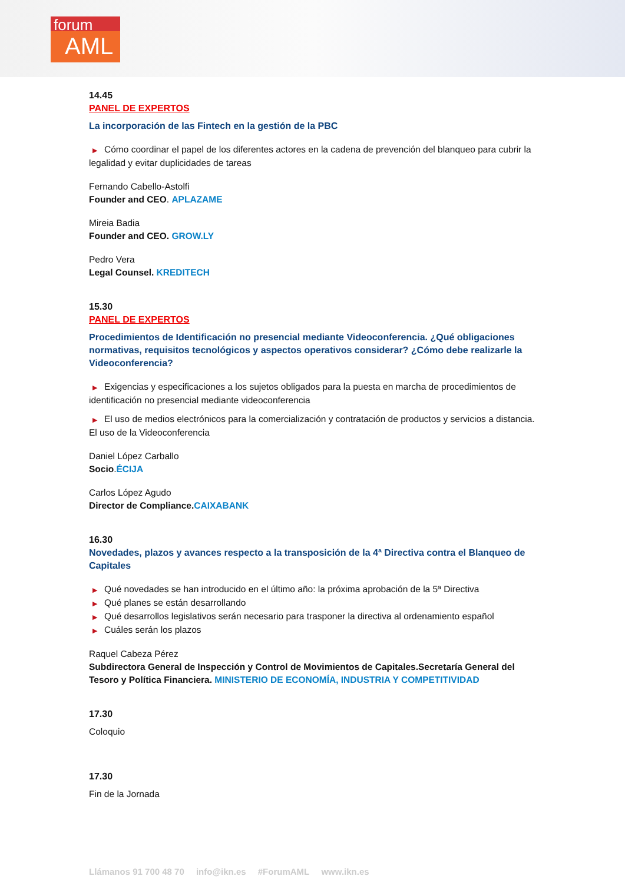forum
AML
14.45
PANEL DE EXPERTOS
La incorporación de las Fintech en la gestión de la PBC
▶ Cómo coordinar el papel de los diferentes actores en la cadena de prevención del blanqueo para cubrir la legalidad y evitar duplicidades de tareas
Fernando Cabello-Astolfi
Founder and CEO. APLAZAME
Mireia Badia
Founder and CEO. GROW.LY
Pedro Vera
Legal Counsel. KREDITECH
15.30
PANEL DE EXPERTOS
Procedimientos de Identificación no presencial mediante Videoconferencia. ¿Qué obligaciones normativas, requisitos tecnológicos y aspectos operativos considerar? ¿Cómo debe realizarle la Videoconferencia?
▶ Exigencias y especificaciones a los sujetos obligados para la puesta en marcha de procedimientos de identificación no presencial mediante videoconferencia
▶ El uso de medios electrónicos para la comercialización y contratación de productos y servicios a distancia. El uso de la Videoconferencia
Daniel López Carballo
Socio.ÉCIJA
Carlos López Agudo
Director de Compliance. CAIXABANK
16.30
Novedades, plazos y avances respecto a la transposición de la 4ª Directiva contra el Blanqueo de Capitales
▶ Qué novedades se han introducido en el último año: la próxima aprobación de la 5ª Directiva
▶ Qué planes se están desarrollando
▶ Qué desarrollos legislativos serán necesario para trasponer la directiva al ordenamiento español
▶ Cuáles serán los plazos
Raquel Cabeza Pérez
Subdirectora General de Inspección y Control de Movimientos de Capitales.Secretaría General del Tesoro y Política Financiera. MINISTERIO DE ECONOMÍA, INDUSTRIA Y COMPETITIVIDAD
17.30
Coloquio
17.30
Fin de la Jornada
Llámanos 91 700 48 70 info@ikn.es #ForumAML www.ikn.es